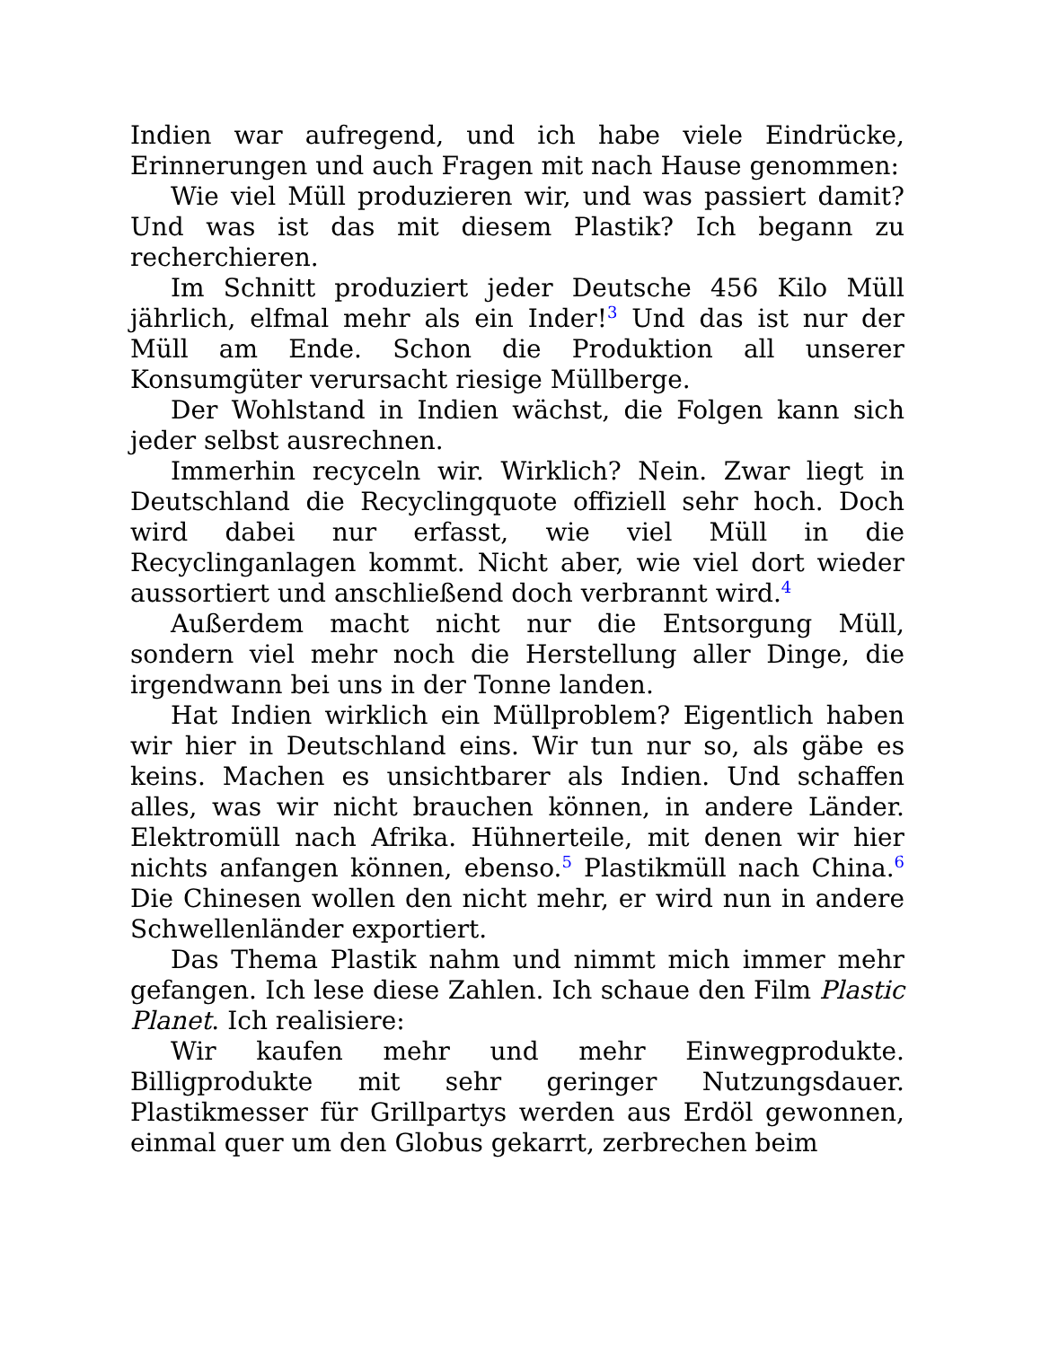Indien war aufregend, und ich habe viele Eindrücke, Erinnerungen und auch Fragen mit nach Hause genommen:
Wie viel Müll produzieren wir, und was passiert damit? Und was ist das mit diesem Plastik? Ich begann zu recherchieren.
Im Schnitt produziert jeder Deutsche 456 Kilo Müll jährlich, elfmal mehr als ein Inder!<sup>3</sup> Und das ist nur der Müll am Ende. Schon die Produktion all unserer Konsumgüter verursacht riesige Müllberge.
Der Wohlstand in Indien wächst, die Folgen kann sich jeder selbst ausrechnen.
Immerhin recyceln wir. Wirklich? Nein. Zwar liegt in Deutschland die Recyclingquote offiziell sehr hoch. Doch wird dabei nur erfasst, wie viel Müll in die Recyclinganlagen kommt. Nicht aber, wie viel dort wieder aussortiert und anschließend doch verbrannt wird.<sup>4</sup>
Außerdem macht nicht nur die Entsorgung Müll, sondern viel mehr noch die Herstellung aller Dinge, die irgendwann bei uns in der Tonne landen.
Hat Indien wirklich ein Müllproblem? Eigentlich haben wir hier in Deutschland eins. Wir tun nur so, als gäbe es keins. Machen es unsichtbarer als Indien. Und schaffen alles, was wir nicht brauchen können, in andere Länder. Elektromüll nach Afrika. Hühnerteile, mit denen wir hier nichts anfangen können, ebenso.<sup>5</sup> Plastikmüll nach China.<sup>6</sup> Die Chinesen wollen den nicht mehr, er wird nun in andere Schwellenländer exportiert.
Das Thema Plastik nahm und nimmt mich immer mehr gefangen. Ich lese diese Zahlen. Ich schaue den Film Plastic Planet. Ich realisiere:
Wir kaufen mehr und mehr Einwegprodukte. Billigprodukte mit sehr geringer Nutzungsdauer. Plastikmesser für Grillpartys werden aus Erdöl gewonnen, einmal quer um den Globus gekarrt, zerbrechen beim